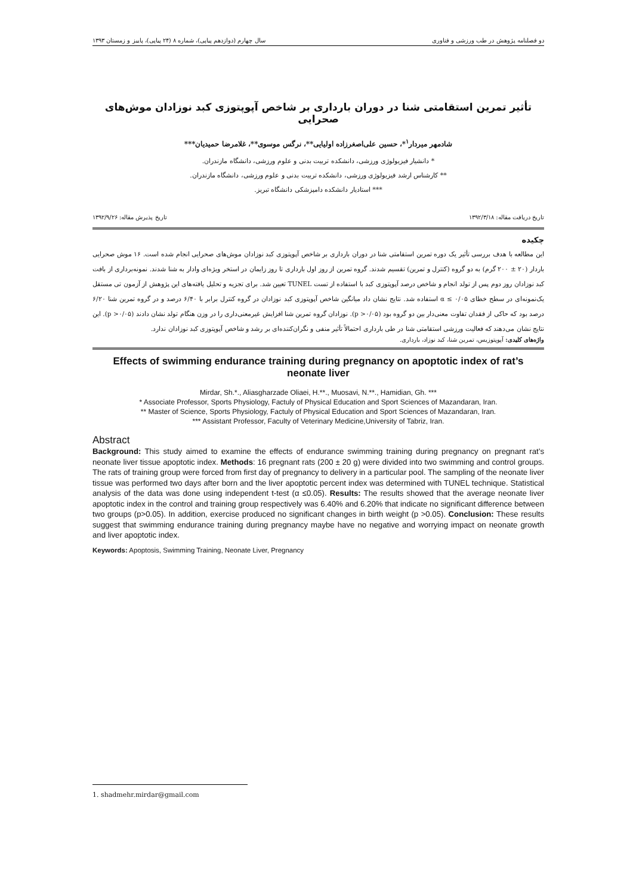دو فصلنامه پژوهش در طب ورزشی و فناوری سال چهارم (دوازدهم پیاپی)، شماره ۸ (۲۴ پیاپی)، پاییز و زمستان ۱۳۹۳
تأثیر تمرین استقامتی شنا در دوران بارداری بر شاخص آپوپتوزی کبد نوزادان موش‌های صحرایی
شادمهر میردار<sup>۱</sup>*، حسین علی‌اصغرزاده اولیایی**، نرگس موسوی**، غلامرضا حمیدیان***
* دانشیار فیزیولوژی ورزشی، دانشکده تربیت بدنی و علوم ورزشی، دانشگاه مازندران.
** کارشناس ارشد فیزیولوژی ورزشی، دانشکده تربیت بدنی و علوم ورزشی، دانشگاه مازندران.
*** استادیار دانشکده دامپزشکی دانشگاه تبریز.
تاریخ دریافت مقاله: ۱۳۹۲/۳/۱۸ تاریخ پذیرش مقاله: ۱۳۹۲/۹/۲۶
چکیده
این مطالعه با هدف بررسی تأثیر یک دوره تمرین استقامتی شنا در دوران بارداری بر شاخص آپوپتوزی کبد نوزادان موش‌های صحرایی انجام شده است. ۱۶ موش صحرایی باردار (۲۰ ± ۲۰۰ گرم) به دو گروه (کنترل و تمرین) تقسیم شدند. گروه تمرین از روز اول بارداری تا روز زایمان در استخر ویژه‌ای وادار به شنا شدند. نمونه‌برداری از بافت کبد نوزادان روز دوم پس از تولد انجام و شاخص درصد آپوپتوزی کبد با استفاده از تست TUNEL تعیین شد. برای تجزیه و تحلیل یافته‌های این پژوهش از آزمون تی مستقل یک‌نمونه‌ای در سطح خطای ۰/۰۵ ≥ α استفاده شد. نتایج نشان داد میانگین شاخص آپوپتوزی کبد نوزادان در گروه کنترل برابر با ۶/۴۰ درصد و در گروه تمرین شنا ۶/۲۰ درصد بود که حاکی از فقدان تفاوت معنی‌دار بین دو گروه بود (p >۰/۰۵). نوزادان گروه تمرین شنا افزایش غیرمعنی‌داری را در وزن هنگام تولد نشان دادند (p >۰/۰۵). این نتایج نشان می‌دهند که فعالیت ورزشی استقامتی شنا در طی بارداری احتمالاً تأثیر منفی و نگران‌کننده‌ای بر رشد و شاخص آپوپتوزی کبد نوزادان ندارد.
واژه‌های کلیدی: آپوپتوزیس، تمرین شنا، کبد نوزاد، بارداری.
Effects of swimming endurance training during pregnancy on apoptotic index of rat’s neonate liver
Mirdar, Sh.*., Aliasgharzade Oliaei, H.**., Muosavi, N.**., Hamidian, Gh. ***
* Associate Professor, Sports Physiology, Factuly of Physical Education and Sport Sciences of Mazandaran, Iran.
** Master of Science, Sports Physiology, Factuly of Physical Education and Sport Sciences of Mazandaran, Iran.
*** Assistant Professor, Faculty of Veterinary Medicine,University of Tabriz, Iran.
Abstract
Background: This study aimed to examine the effects of endurance swimming training during pregnancy on pregnant rat’s neonate liver tissue apoptotic index. Methods: 16 pregnant rats (200 ± 20 g) were divided into two swimming and control groups. The rats of training group were forced from first day of pregnancy to delivery in a particular pool. The sampling of the neonate liver tissue was performed two days after born and the liver apoptotic percent index was determined with TUNEL technique. Statistical analysis of the data was done using independent t-test (α ≤0.05). Results: The results showed that the average neonate liver apoptotic index in the control and training group respectively was 6.40% and 6.20% that indicate no significant difference between two groups (p>0.05). In addition, exercise produced no significant changes in birth weight (p >0.05). Conclusion: These results suggest that swimming endurance training during pregnancy maybe have no negative and worrying impact on neonate growth and liver apoptotic index.
Keywords: Apoptosis, Swimming Training, Neonate Liver, Pregnancy
1. shadmehr.mirdar@gmail.com